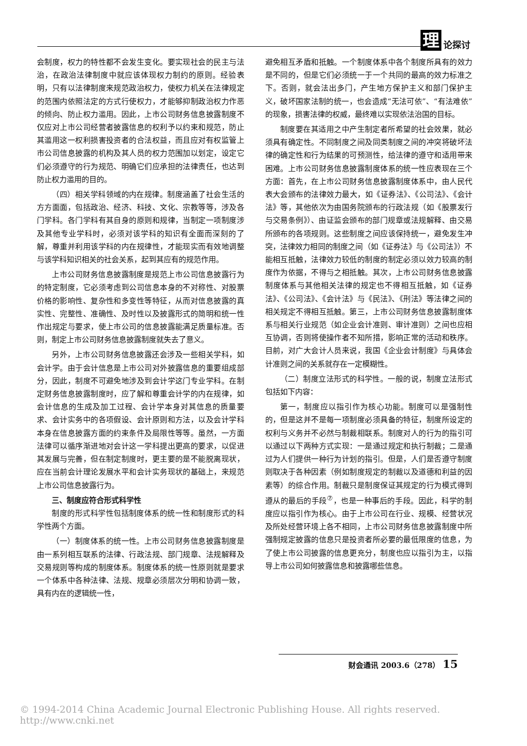理论探讨
会制度，权力的特性都不会发生变化。要实现社会的民主与法治，在政治法律制度中就应该体现权力制约的原则。经验表明，只有以法律制度来规范政治权力，使权力机关在法律规定的范围内依照法定的方式行使权力，才能够抑制政治权力作恶的倾向、防止权力滥用。因此，上市公司财务信息披露制度不仅应对上市公司经营者披露信息的权利予以约束和规范，防止其滥用这一权利损害投资者的合法权益，而且应对有权监管上市公司信息披露的机构及其人员的权力范围加以划定，设定它们必须遵守的行为规范、明确它们应承担的法律责任，也达到防止权力滥用的目的。
（四）相关学科领域的内在规律。制度涵盖了社会生活的方方面面，包括政治、经济、科技、文化、宗教等等，涉及各门学科。各门学科有其自身的原则和规律，当制定一项制度涉及其他专业学科时，必须对该学科的知识有全面而深刻的了解，尊重并利用该学科的内在规律性，才能现实而有效地调整与该学科知识相关的社会关系，起到其应有的规范作用。
上市公司财务信息披露制度是规范上市公司信息披露行为的特定制度，它必须考虑到公司信息本身的不对称性、对股票价格的影响性、复杂性和多变性等特征，从而对信息披露的真实性、完整性、准确性、及时性以及披露形式的简明和统一性作出规定与要求，使上市公司的信息披露能满足质量标准。否则，制定上市公司财务信息披露制度就失去了意义。
另外，上市公司财务信息披露还会涉及一些相关学科，如会计学。由于会计信息是上市公司对外披露信息的重要组成部分，因此，制度不可避免地涉及到会计学这门专业学科。在制定财务信息披露制度时，应了解和尊重会计学的内在规律，如会计信息的生成及加工过程、会计学本身对其信息的质量要求、会计实务中的各项假设、会计原则和方法，以及会计学科本身在信息披露方面的约束条件及局限性等等。虽然，一方面法律可以循序渐进地对会计这一学科提出更高的要求，以促进其发展与完善，但在制定制度时，更主要的是不能脱离现状，应在当前会计理论发展水平和会计实务现状的基础上，来规范上市公司信息披露行为。
三、制度应符合形式科学性
制度的形式科学性包括制度体系的统一性和制度形式的科学性两个方面。
（一）制度体系的统一性。上市公司财务信息披露制度是由一系列相互联系的法律、行政法规、部门规章、法规解释及交易规则等构成的制度体系。制度体系的统一性原则就是要求一个体系中各种法律、法规、规章必须层次分明和协调一致，具有内在的逻辑统一性，
避免相互矛盾和抵触。一个制度体系中各个制度所具有的效力是不同的，但是它们必须统一于一个共同的最高的效力标准之下。否则，就会法出多门，产生地方保护主义和部门保护主义，破坏国家法制的统一，也会造成“无法可依”、“有法难依”的现象，损害法律的权威，最终难以实现依法治国的目标。
制度要在其适用之中产生制定者所希望的社会效果，就必须具有确定性。不同制度之间及同类制度之间的冲突将破坏法律的确定性和行为结果的可预测性，给法律的遵守和适用带来困难。上市公司财务信息披露制度体系的统一性应表现在三个方面：首先，在上市公司财务信息披露制度体系中，由人民代表大会颁布的法律效力最大，如《证券法》、《公司法》、《会计法》等，其他依次为由国务院颁布的行政法规（如《股票发行与交易条例》）、由证监会颁布的部门规章或法规解释、由交易所颁布的各项规则。这些制度之间应该保持统一，避免发生冲突，法律效力相同的制度之间（如《证券法》与《公司法》）不能相互抵触，法律效力较低的制度的制定必须以效力较高的制度作为依据，不得与之相抵触。其次，上市公司财务信息披露制度体系与其他相关法律的规定也不得相互抵触，如《证券法》、《公司法》、《会计法》与《民法》、《刑法》等法律之间的相关规定不得相互抵触。第三，上市公司财务信息披露制度体系与相关行业规范（如企业会计准则、审计准则）之间也应相互协调，否则将使操作者不知所措，影响正常的活动和秩序。目前，对广大会计人员来说，我国《企业会计制度》与具体会计准则之间的关系就存在一定模糊性。
（二）制度立法形式的科学性。一般的说，制度立法形式包括如下内容：
第一，制度应以指引作为核心功能。制度可以是强制性的，但是这并不是每一项制度必须具备的特征，制度所设定的权利与义务并不必然与制裁相联系。制度对人的行为的指引可以通过以下两种方式实现：一是通过规定和执行制裁；二是通过为人们提供一种行为计划的指引。但是，人们是否遵守制度则取决于各种因素（例如制度规定的制裁以及道德和利益的因素等）的综合作用。制裁只是制度保证其规定的行为模式得到遵从的最后的手段<sup>⑦</sup>，也是一种事后的手段。因此，科学的制度应以指引作为核心。由于上市公司在行业、规模、经营状况及所处经营环境上各不相同，上市公司财务信息披露制度中所强制规定披露的信息只是投资者所必要的最低限度的信息，为了使上市公司披露的信息更充分，制度也应以指引为主，以指导上市公司如何披露信息和披露哪些信息。
财会通讯 2003.6（278） 15
© 1994-2014 China Academic Journal Electronic Publishing House. All rights reserved. http://www.cnki.net